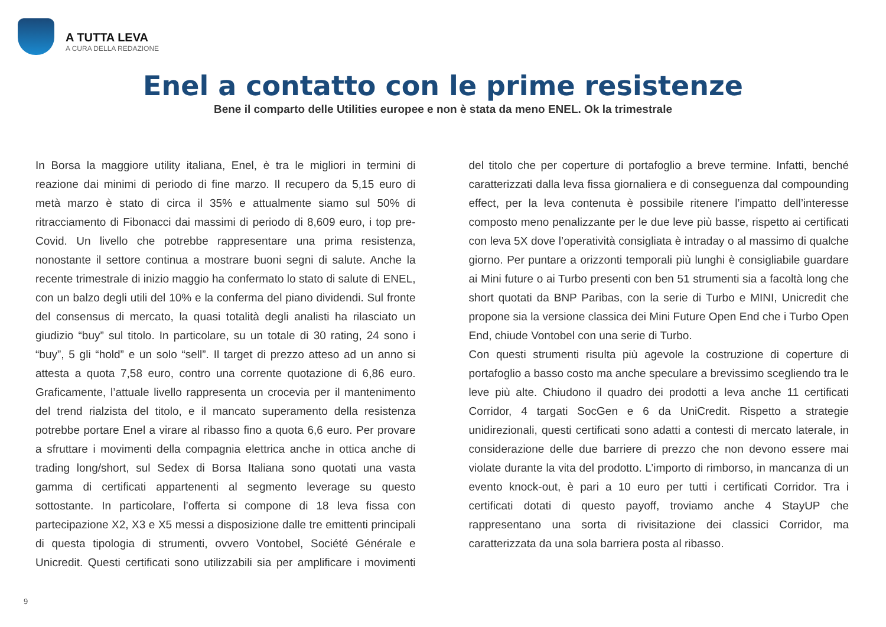A TUTTA LEVA
A CURA DELLA REDAZIONE
Enel a contatto con le prime resistenze
Bene il comparto delle Utilities europee e non è stata da meno ENEL. Ok la trimestrale
In Borsa la maggiore utility italiana, Enel, è tra le migliori in termini di reazione dai minimi di periodo di fine marzo. Il recupero da 5,15 euro di metà marzo è stato di circa il 35% e attualmente siamo sul 50% di ritracciamento di Fibonacci dai massimi di periodo di 8,609 euro, i top pre-Covid. Un livello che potrebbe rappresentare una prima resistenza, nonostante il settore continua a mostrare buoni segni di salute. Anche la recente trimestrale di inizio maggio ha confermato lo stato di salute di ENEL, con un balzo degli utili del 10% e la conferma del piano dividendi. Sul fronte del consensus di mercato, la quasi totalità degli analisti ha rilasciato un giudizio “buy” sul titolo. In particolare, su un totale di 30 rating, 24 sono i “buy”, 5 gli “hold” e un solo “sell”. Il target di prezzo atteso ad un anno si attesta a quota 7,58 euro, contro una corrente quotazione di 6,86 euro. Graficamente, l’attuale livello rappresenta un crocevia per il mantenimento del trend rialzista del titolo, e il mancato superamento della resistenza potrebbe portare Enel a virare al ribasso fino a quota 6,6 euro. Per provare a sfruttare i movimenti della compagnia elettrica anche in ottica anche di trading long/short, sul Sedex di Borsa Italiana sono quotati una vasta gamma di certificati appartenenti al segmento leverage su questo sottostante. In particolare, l’offerta si compone di 18 leva fissa con partecipazione X2, X3 e X5 messi a disposizione dalle tre emittenti principali di questa tipologia di strumenti, ovvero Vontobel, Société Générale e Unicredit. Questi certificati sono utilizzabili sia per amplificare i movimenti del titolo che per coperture di portafoglio a breve termine. Infatti, benché caratterizzati dalla leva fissa giornaliera e di conseguenza dal compounding effect, per la leva contenuta è possibile ritenere l’impatto dell’interesse composto meno penalizzante per le due leve più basse, rispetto ai certificati con leva 5X dove l’operatività consigliata è intraday o al massimo di qualche giorno. Per puntare a orizzonti temporali più lunghi è consigliabile guardare ai Mini future o ai Turbo presenti con ben 51 strumenti sia a facoltà long che short quotati da BNP Paribas, con la serie di Turbo e MINI, Unicredit che propone sia la versione classica dei Mini Future Open End che i Turbo Open End, chiude Vontobel con una serie di Turbo.
Con questi strumenti risulta più agevole la costruzione di coperture di portafoglio a basso costo ma anche speculare a brevissimo scegliendo tra le leve più alte. Chiudono il quadro dei prodotti a leva anche 11 certificati Corridor, 4 targati SocGen e 6 da UniCredit. Rispetto a strategie unidirezionali, questi certificati sono adatti a contesti di mercato laterale, in considerazione delle due barriere di prezzo che non devono essere mai violate durante la vita del prodotto. L’importo di rimborso, in mancanza di un evento knock-out, è pari a 10 euro per tutti i certificati Corridor. Tra i certificati dotati di questo payoff, troviamo anche 4 StayUP che rappresentano una sorta di rivisitazione dei classici Corridor, ma caratterizzata da una sola barriera posta al ribasso.
9